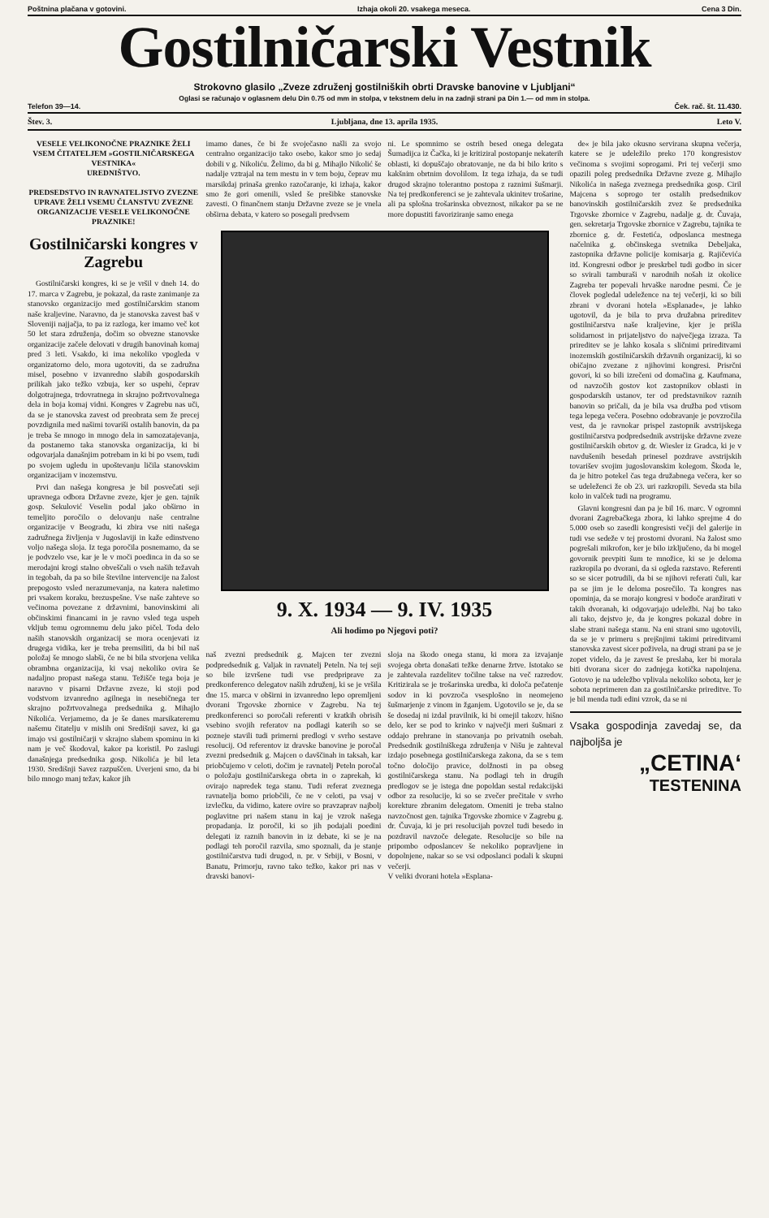Poštnina plačana v gotovini. Izhaja okoli 20. vsakega meseca. Cena 3 Din.
Gostilničarski Vestnik
Strokovno glasilo „Zveze združenj gostilniških obrti Dravske banovine v Ljubljani“
Oglasi se računajo v oglasnem delu Din 0.75 od mm in stolpa, v tekstnem delu in na zadnji strani pa Din 1.— od mm in stolpa.
Telefon 39—14. Ček. rač. št. 11.430.
Štev. 3. Ljubljana, dne 13. aprila 1935. Leto V.
VESELE VELIKONOČNE PRAZNIKE ŽELI VSEM ČITATELJEM »GOSTILNIČARSKEGA VESTNIKA«
UREDNIŠTVO.
PREDSEDSTVO IN RAVNATELJSTVO ZVEZNE UPRAVE ŽELI VSEMU ČLANSTVU ZVEZNE ORGANIZACIJE VESELE VELIKONOČNE PRAZNIKE!
Gostilničarski kongres v Zagrebu
Gostilničarski kongres, ki se je vršil v dneh 14. do 17. marca v Zagrebu, je pokazal, da raste zanimanje za stanovsko organizacijo med gostilničarskim stanom naše kraljevine. Naravno, da je stanovska zavest baš v Sloveniji najjačja, to pa iz razloga, ker imamo več kot 50 let stara združenja, dočim so obvezne stanovske organizacije začele delovati v drugih banovinah komaj pred 3 leti. Vsakdo, ki ima nekoliko vpogleda v organizatorno delo, mora ugotoviti, da se zadružna misel, posebno v izvanredno slabih gospodarskih prilikah jako težko vzbuja, ker so uspehi, čeprav dolgotrajnega, trdovratnega in skrajno požrtvovalnega dela in boja komaj vidni. Kongres v Zagrebu nas uči, da se je stanovska zavest od preobrata sem že precej povzdignila med našimi tovariši ostalih banovin, da pa je treba še mnogo in mnogo dela in samozatajevanja, da postanemo taka stanovska organizacija, ki bi odgovarjala današnjim potrebam in ki bi po vsem, tudi po svojem ugledu in upoštevanju ličila stanovskim organizacijam v inozemstvu.
Prvi dan našega kongresa je bil posvečati seji upravnega odbora Državne zveze, kjer je gen. tajnik gosp. Sekulović Veselin podal jako obširno in temeljito poročilo o delovanju naše centralne organizacije v Beogradu, ki zbira vse niti našega zadružnega življenja v Jugoslaviji in kaže edinstveno voljo našega sloja. Iz tega poročila posnemamo, da se je podvzelo vse, kar je le v moči poedinca in da so se merodajni krogi stalno obveščali o vseh naših težavah in tegobah, da pa so bile številne intervencije na žalost prepogosto vsled nerazumevanja, na katera naletimo pri vsakem koraku, brezuspešne. Vse naše zahteve so večinoma povezane z državnimi, banovinskimi ali občinskimi financami in je ravno vsled tega uspeh vkljub temu ogromnemu delu jako pičel. Toda delo naših stanovskih organizacij se mora ocenjevati iz drugega vidika, ker je treba premsiliti, da bi bil naš položaj še mnogo slabši, če ne bi bila stvorjena velika obrambna organizacija, ki vsaj nekoliko ovira še nadaljno propast našega stanu. Težišče tega boja je naravno v pisarni Državne zveze, ki stoji pod vodstvom izvanredno agilnega in nesebičnega ter skrajno požrtvovalnega predsednika g. Mihajlo Nikolića. Verjamemo, da je še danes marsikateremu našemu čitatelju v mislih oni Središnji savez, ki ga imajo vsi gostilničarji v skrajno slabem spominu in ki nam je več škodoval, kakor pa koristil. Po zaslugi današnjega predsednika gosp. Nikolića je bil leta 1930. Središnji Savez razpuščen. Uverjeni smo, da bi bilo mnogo manj težav, kakor jih
imamo danes, če bi že svoječasno našli za svojo centralno organizacijo tako osebo, kakor smo jo sedaj dobili v g. Nikoliću. Želimo, da bi g. Mihajlo Nikolić še nadalje vztrajal na tem mestu in v tem boju, čeprav mu marsikdaj prinaša grenko razočaranje, ki izhaja, kakor smo že gori omenili, vsled še prešibke stanovske zavesti. O finančnem stanju Državne zveze se je vnela obširna debata, v katero so posegali predvsem
ni. Le spomnimo se ostrih besed onega delegata Šumadijca iz Čačka, ki je kritiziral postopanje nekaterih oblasti, ki dopuščajo obratovanje, ne da bi bilo krito s kakšnim obrtnim dovolilom. Iz tega izhaja, da se tudi drugod skrajno tolerantno postopa z raznimi šušmarji. Na tej predkonferenci se je zahtevala ukinitev trošarine, ali pa splošna trošarinska obveznost, nikakor pa se ne more dopustiti favoriziranje samo enega
9. X. 1934 — 9. IV. 1935
Ali hodimo po Njegovi poti?
naš zvezni predsednik g. Majcen ter zvezni podpredsednik g. Valjak in ravnatelj Peteln. Na tej seji so bile izvršene tudi vse predpriprave za predkonferenco delegatov naših združenj, ki se je vršila dne 15. marca v obširni in izvanredno lepo opremljeni dvorani Trgovske zbornice v Zagrebu. Na tej predkonferenci so poročali referenti v kratkih obrisih vsebino svojih referatov na podlagi katerih so se pozneje stavili tudi primerni predlogi v svrho sestave resolucij. Od referentov iz dravske banovine je poročal zvezni predsednik g. Majcen o davščinah in taksah, kar priobčujemo v celoti, dočim je ravnatelj Peteln poročal o položaju gostilničarskega obrta in o zaprekah, ki ovirajo napredek tega stanu. Tudi referat zveznega ravnatelja bomo priobčili, če ne v celoti, pa vsaj v izvlečku, da vidimo, katere ovire so pravzaprav najbolj poglavitne pri našem stanu in kaj je vzrok našega propadanja. Iz poročil, ki so jih podajali poedini delegati iz raznih banovin in iz debate, ki se je na podlagi teh poročil razvila, smo spoznali, da je stanje gostilničarstva tudi drugod, n. pr. v Srbiji, v Bosni, v Banatu, Primorju, ravno tako težko, kakor pri nas v dravski banovi-
sloja na škodo onega stanu, ki mora za izvajanje svojega obrta donašati težke denarne žrtve. Istotako se je zahtevala razdelitev točilne takse na več razredov. Kritizirala se je trošarinska uredba, ki določa pečatenje sodov in ki povzroča vsesplošno in neomejeno šušmarjenje z vinom in žganjem. Ugotovilo se je, da se še dosedaj ni izdal pravilnik, ki bi omejil takozv. hišno delo, ker se pod to krinko v največji meri šušmari z oddajo prehrane in stanovanja po privatnih osebah. Predsednik gostilniškega združenja v Nišu je zahteval izdajo posebnega gostilničarskega zakona, da se s tem točno določijo pravice, dolžnosti in pa obseg gostilničarskega stanu. Na podlagi teh in drugih predlogov se je istega dne popoldan sestal redakcijski odbor za resolucije, ki so se zvečer prečitale v svrho korekture zbranim delegatom. Omeniti je treba stalno navzočnost gen. tajnika Trgovske zbornice v Zagrebu g. dr. Čuvaja, ki je pri resolucijah povzel tudi besedo in pozdravil navzoče delegate. Resolucije so bile na pripombo odposlancev še nekoliko popravljene in dopolnjene, nakar so se vsi odposlanci podali k skupni večerji.
V veliki dvorani hotela »Esplana-
de« je bila jako okusno servirana skupna večerja, katere se je udeležilo preko 170 kongresistov večinoma s svojimi soprogami. Pri tej večerji smo opazili poleg predsednika Državne zveze g. Mihajlo Nikolića in našega zveznega predsednika gosp. Ciril Majcena s soprogo ter ostalih predsednikov banovinskih gostilničarskih zvez še predsednika Trgovske zbornice v Zagrebu, nadalje g. dr. Čuvaja, gen. sekretarja Trgovske zbornice v Zagrebu, tajnika te zbornice g. dr. Festetića, odposlanca mestnega načelnika g. občinskega svetnika Debeljaka, zastopnika državne policije komisarja g. Rajičevića itd. Kongresni odbor je preskrbel tudi godbo in sicer so svirali tamburaši v narodnih nošah iz okolice Zagreba ter popevali hrvaške narodne pesmi. Če je človek pogledal udeležence na tej večerji, ki so bili zbrani v dvorani hotela »Esplanade«, je lahko ugotovil, da je bila to prva družabna prireditev gostilničarstva naše kraljevine, kjer je prišla solidarnost in prijateljstvo do največjega izraza. Ta prireditev se je lahko kosala s sličnimi prireditvami inozemskih gostilničarskih državnih organizacij, ki so običajno zvezane z njihovimi kongresi. Prisrčni govori, ki so bili izrečeni od domačina g. Kaufmana, od navzočih gostov kot zastopnikov oblasti in gospodarskih ustanov, ter od predstavnikov raznih banovin so pričali, da je bila vsa družba pod vtisom tega lepega večera. Posebno odobravanje je povzročila vest, da je ravnokar prispel zastopnik avstrijskega gostilničarstva podpredsednik avstrijske državne zveze gostilničarskih obrtov g. dr. Wiesler iz Gradca, ki je v navdušenih besedah prinesel pozdrave avstrijskih tovarišev svojim jugoslovanskim kolegom. Škoda le, da je hitro potekel čas tega družabnega večera, ker so se udeleženci že ob 23. uri razkropili. Seveda sta bila kolo in valček tudi na programu.
Glavni kongresni dan pa je bil 16. marc. V ogromni dvorani Zagrebačkega zbora, ki lahko sprejme 4 do 5.000 oseb so zasedli kongresisti večji del galerije in tudi vse sedeže v tej prostorni dvorani. Na žalost smo pogrešali mikrofon, ker je bilo izključeno, da bi mogel govornik prevpiti šum te množice, ki se je deloma razkropila po dvorani, da si ogleda razstavo. Referenti so se sicer potrudili, da bi se njihovi referati čuli, kar pa se jim je le deloma posrečilo. Ta kongres nas opominja, da se morajo kongresi v bodoče aranžirati v takih dvoranah, ki odgovarjajo udeležbi. Naj bo tako ali tako, dejstvo je, da je kongres pokazal dobre in slabe strani našega stanu. Na eni strani smo ugotovili, da se je v primeru s prejšnjimi takimi prireditvami stanovska zavest sicer poživela, na drugi strani pa se je zopet videlo, da je zavest še preslaba, ker bi morala biti dvorana sicer do zadnjega kotička napolnjena. Gotovo je na udeležbo vplivala nekoliko sobota, ker je sobota neprimeren dan za gostilničarske prireditve. To je bil menda tudi edini vzrok, da se ni
Vsaka gospodinja zavedaj se, da najboljša je
„CETINA‘
TESTENINA